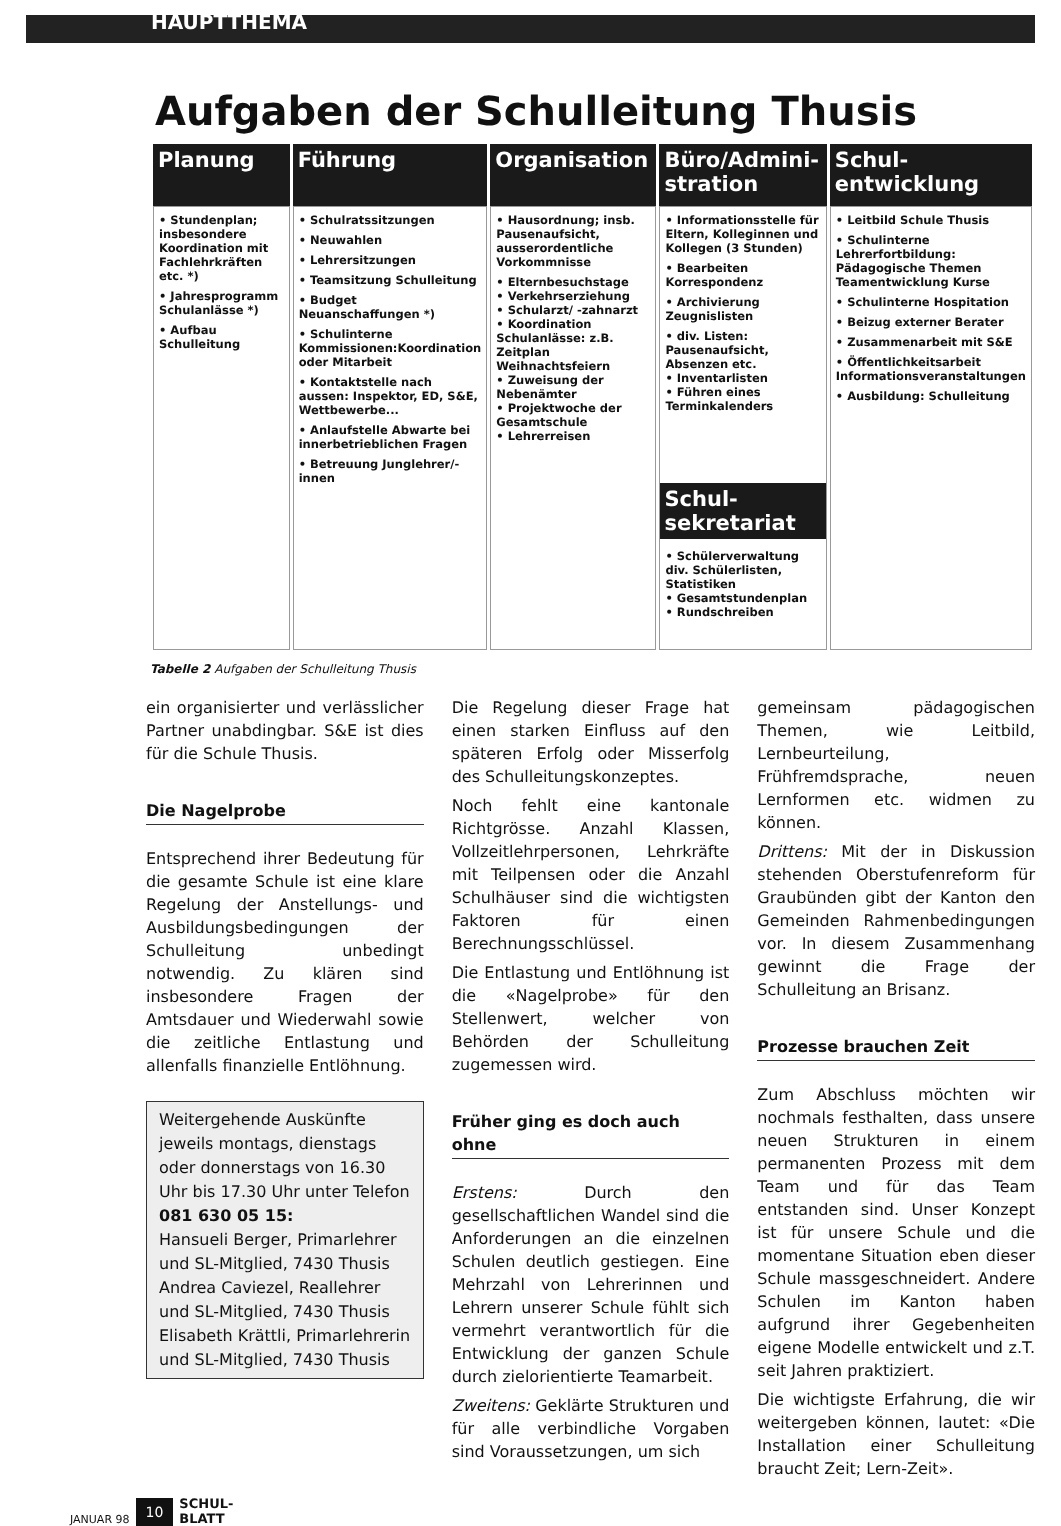HAUPTTHEMA
Aufgaben der Schulleitung Thusis
| Planung | Führung | Organisation | Büro/Admini-stration | Schul-entwicklung |
| --- | --- | --- | --- | --- |
| • Stundenplan; insbesondere Koordination mit Fachlehrkräften etc. *) • Jahresprogramm Schulanlässe *) • Aufbau Schulleitung | • Schulratssitzungen • Neuwahlen • Lehrersitzungen • Teamsitzung Schulleitung • Budget Neuanschaffungen *) • Schulinterne Kommissionen:Koordination oder Mitarbeit • Kontaktstelle nach aussen: Inspektor, ED, S&E, Wettbewerbe... • Anlaufstelle Abwarte bei innerbetrieblichen Fragen • Betreuung Junglehrer/-innen | • Hausordnung; insb. Pausenaufsicht, ausserordentliche Vorkommnisse • Elternbesuchstage • Verkehrserziehung • Schularzt/ -zahnarzt • Koordination Schulanlässe: z.B. Zeitplan Weihnachtsfeiern • Zuweisung der Nebenämter • Projektwoche der Gesamtschule • Lehrerreisen | • Informationsstelle für Eltern, Kolleginnen und Kollegen (3 Stunden) • Bearbeiten Korrespondenz • Archivierung Zeugnislisten • div. Listen: Pausenaufsicht, Absenzen etc. • Inventarlisten • Führen eines Terminkalenders Schul-sekretariat • Schülerverwaltung div. Schülerlisten, Statistiken • Gesamtstundenplan • Rundschreiben | • Leitbild Schule Thusis • Schulinterne Lehrerfortbildung: Pädagogische Themen Teamentwicklung Kurse • Schulinterne Hospitation • Beizug externer Berater • Zusammenarbeit mit S&E • Öffentlichkeitsarbeit Informationsveranstaltungen • Ausbildung: Schulleitung |
Tabelle 2 Aufgaben der Schulleitung Thusis
ein organisierter und verlässlicher Partner unabdingbar. S&E ist dies für die Schule Thusis.
Die Nagelprobe
Entsprechend ihrer Bedeutung für die gesamte Schule ist eine klare Regelung der Anstellungs- und Ausbildungsbedingungen der Schulleitung unbedingt notwendig. Zu klären sind insbesondere Fragen der Amtsdauer und Wiederwahl sowie die zeitliche Entlastung und allenfalls finanzielle Entlöhnung.
Weitergehende Auskünfte jeweils montags, dienstags oder donnerstags von 16.30 Uhr bis 17.30 Uhr unter Telefon 081 630 05 15:
Hansueli Berger, Primarlehrer und SL-Mitglied, 7430 Thusis
Andrea Caviezel, Reallehrer und SL-Mitglied, 7430 Thusis
Elisabeth Krättli, Primarlehrerin und SL-Mitglied, 7430 Thusis
Die Regelung dieser Frage hat einen starken Einfluss auf den späteren Erfolg oder Misserfolg des Schulleitungskonzeptes.
Noch fehlt eine kantonale Richtgrösse. Anzahl Klassen, Vollzeitlehrpersonen, Lehrkräfte mit Teilpensen oder die Anzahl Schulhäuser sind die wichtigsten Faktoren für einen Berechnungsschlüssel.
Die Entlastung und Entlöhnung ist die «Nagelprobe» für den Stellenwert, welcher von Behörden der Schulleitung zugemessen wird.
Früher ging es doch auch ohne
Erstens: Durch den gesellschaftlichen Wandel sind die Anforderungen an die einzelnen Schulen deutlich gestiegen. Eine Mehrzahl von Lehrerinnen und Lehrern unserer Schule fühlt sich vermehrt verantwortlich für die Entwicklung der ganzen Schule durch zielorientierte Teamarbeit.
Zweitens: Geklärte Strukturen und für alle verbindliche Vorgaben sind Voraussetzungen, um sich
gemeinsam pädagogischen Themen, wie Leitbild, Lernbeurteilung, Frühfremdsprache, neuen Lernformen etc. widmen zu können.
Drittens: Mit der in Diskussion stehenden Oberstufenreform für Graubünden gibt der Kanton den Gemeinden Rahmenbedingungen vor. In diesem Zusammenhang gewinnt die Frage der Schulleitung an Brisanz.
Prozesse brauchen Zeit
Zum Abschluss möchten wir nochmals festhalten, dass unsere neuen Strukturen in einem permanenten Prozess mit dem Team und für das Team entstanden sind. Unser Konzept ist für unsere Schule und die momentane Situation eben dieser Schule massgeschneidert. Andere Schulen im Kanton haben aufgrund ihrer Gegebenheiten eigene Modelle entwickelt und z.T. seit Jahren praktiziert.
Die wichtigste Erfahrung, die wir weitergeben können, lautet: «Die Installation einer Schulleitung braucht Zeit; Lern-Zeit».
JANUAR 98 10 SCHUL-
BLATT